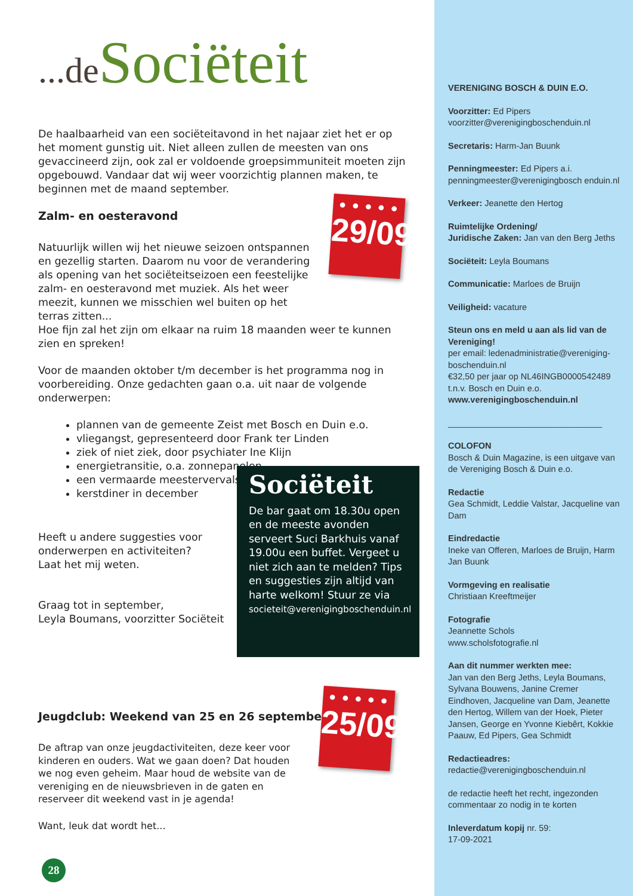...de Sociëteit
De haalbaarheid van een sociëteitavond in het najaar ziet het er op het moment gunstig uit. Niet alleen zullen de meesten van ons gevaccineerd zijn, ook zal er voldoende groepsimmuniteit moeten zijn opgebouwd. Vandaar dat wij weer voorzichtig plannen maken, te beginnen met de maand september.
Zalm- en oesteravond
Natuurlijk willen wij het nieuwe seizoen ontspannen en gezellig starten. Daarom nu voor de verandering als opening van het sociëteitseizoen een feestelijke zalm- en oesteravond met muziek. Als het weer meezit, kunnen we misschien wel buiten op het terras zitten...
Hoe fijn zal het zijn om elkaar na ruim 18 maanden weer te kunnen zien en spreken!
Voor de maanden oktober t/m december is het programma nog in voorbereiding. Onze gedachten gaan o.a. uit naar de volgende onderwerpen:
plannen van de gemeente Zeist met Bosch en Duin e.o.
vliegangst, gepresenteerd door Frank ter Linden
ziek of niet ziek, door psychiater Ine Klijn
energietransitie, o.a. zonnepanelen
een vermaarde meestervervalser
kerstdiner in december
Heeft u andere suggesties voor onderwerpen en activiteiten? Laat het mij weten.
Graag tot in september,
Leyla Boumans, voorzitter Sociëteit
Jeugdclub: Weekend van 25 en 26 september
De aftrap van onze jeugdactiviteiten, deze keer voor kinderen en ouders. Wat we gaan doen? Dat houden we nog even geheim. Maar houd de website van de vereniging en de nieuwsbrieven in de gaten en reserveer dit weekend vast in je agenda!
Want, leuk dat wordt het...
● ● ● ● ●
29/09
● ● ● ● ●
25/09
Sociëteit
De bar gaat om 18.30u open en de meeste avonden serveert Suci Barkhuis vanaf 19.00u een buffet. Vergeet u niet zich aan te melden? Tips en suggesties zijn altijd van harte welkom! Stuur ze via
societeit@verenigingboschenduin.nl
28
VERENIGING BOSCH & DUIN E.O.
Voorzitter: Ed Pipers
voorzitter@verenigingboschenduin.nl
Secretaris: Harm-Jan Buunk
Penningmeester: Ed Pipers a.i.
penningmeester@verenigingbosch enduin.nl
Verkeer: Jeanette den Hertog
Ruimtelijke Ordening/
Juridische Zaken: Jan van den Berg Jeths
Sociëteit: Leyla Boumans
Communicatie: Marloes de Bruijn
Veiligheid: vacature
Steun ons en meld u aan als lid van de Vereniging!
per email: ledenadministratie@vereniging-boschenduin.nl
€32,50 per jaar op NL46INGB0000542489 t.n.v. Bosch en Duin e.o.
www.verenigingboschenduin.nl
________________________________
COLOFON
Bosch & Duin Magazine, is een uitgave van de Vereniging Bosch & Duin e.o.
Redactie
Gea Schmidt, Leddie Valstar, Jacqueline van Dam
Eindredactie
Ineke van Offeren, Marloes de Bruijn, Harm Jan Buunk
Vormgeving en realisatie
Christiaan Kreeftmeijer
Fotografie
Jeannette Schols
www.scholsfotografie.nl
Aan dit nummer werkten mee:
Jan van den Berg Jeths, Leyla Boumans, Sylvana Bouwens, Janine Cremer Eindhoven, Jacqueline van Dam, Jeanette den Hertog, Willem van der Hoek, Pieter Jansen, George en Yvonne Kiebêrt, Kokkie Paauw, Ed Pipers, Gea Schmidt
Redactieadres:
redactie@verenigingboschenduin.nl
de redactie heeft het recht, ingezonden commentaar zo nodig in te korten
Inleverdatum kopij nr. 59:
17-09-2021